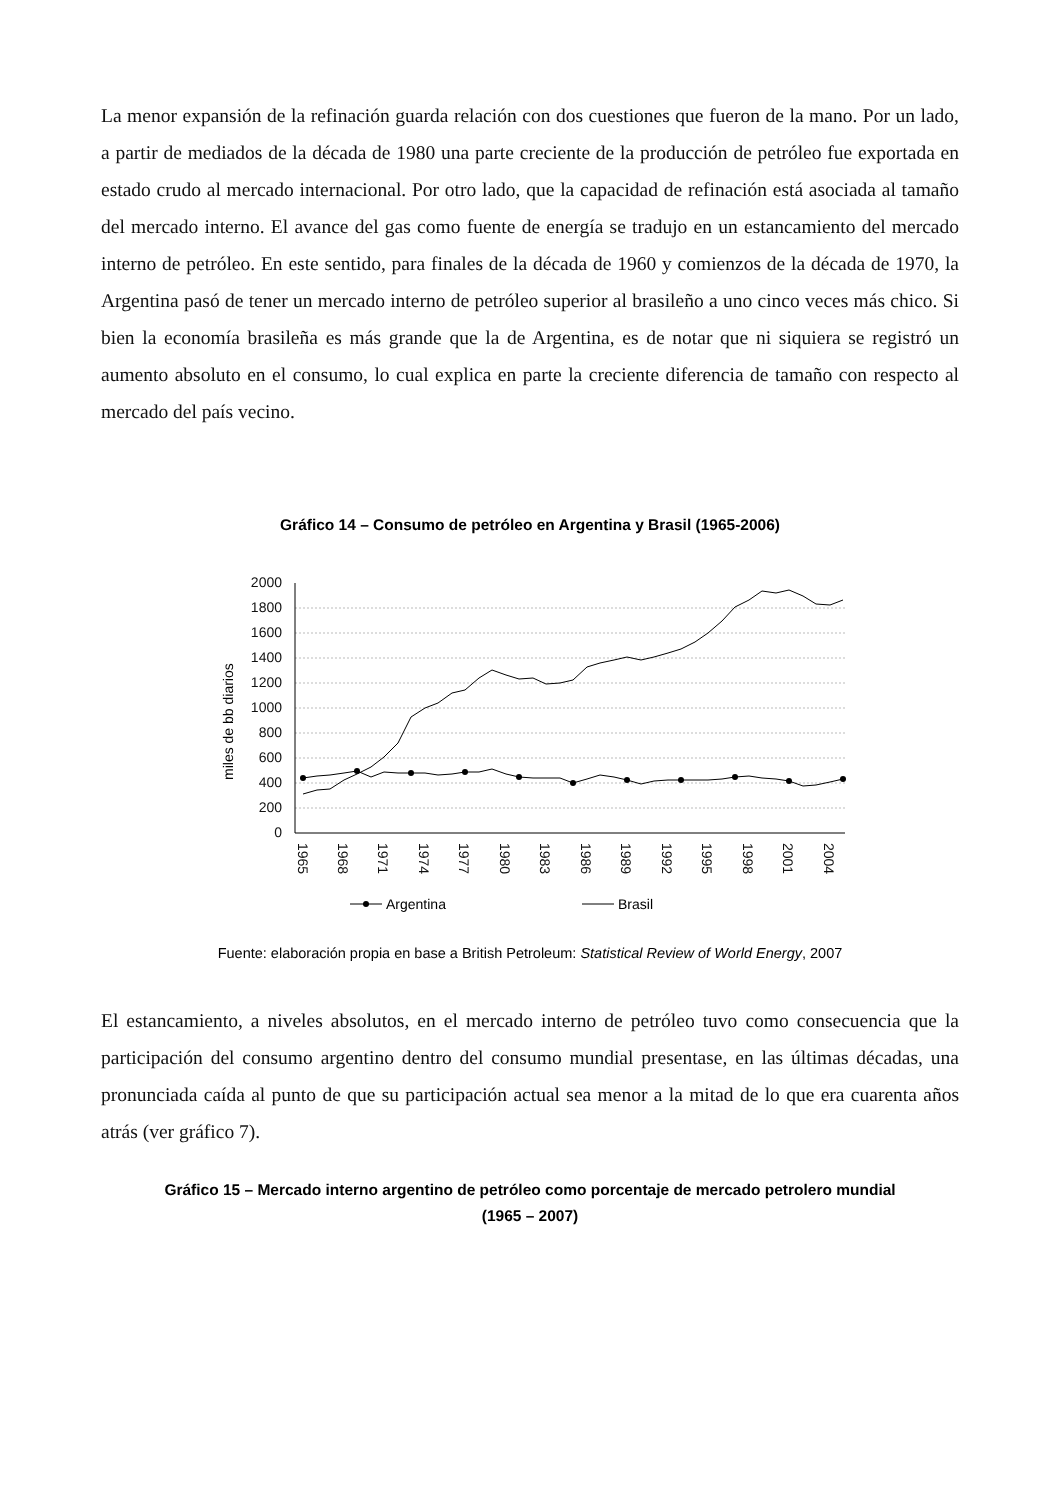La menor expansión de la refinación guarda relación con dos cuestiones que fueron de la mano. Por un lado, a partir de mediados de la década de 1980 una parte creciente de la producción de petróleo fue exportada en estado crudo al mercado internacional. Por otro lado, que la capacidad de refinación está asociada al tamaño del mercado interno. El avance del gas como fuente de energía se tradujo en un estancamiento del mercado interno de petróleo. En este sentido, para finales de la década de 1960 y comienzos de la década de 1970, la Argentina pasó de tener un mercado interno de petróleo superior al brasileño a uno cinco veces más chico. Si bien la economía brasileña es más grande que la de Argentina, es de notar que ni siquiera se registró un aumento absoluto en el consumo, lo cual explica en parte la creciente diferencia de tamaño con respecto al mercado del país vecino.
Gráfico 14 – Consumo de petróleo en Argentina y Brasil (1965-2006)
miles de bb diarios
2000
1800
1600
1400
1200
1000
800
600
400
200
0
1965
1968
1971
1974
1977
1980
1983
1986
1989
1992
1995
1998
2001
2004
Argentina
Brasil
Fuente: elaboración propia en base a British Petroleum: Statistical Review of World Energy, 2007
El estancamiento, a niveles absolutos, en el mercado interno de petróleo tuvo como consecuencia que la participación del consumo argentino dentro del consumo mundial presentase, en las últimas décadas, una pronunciada caída al punto de que su participación actual sea menor a la mitad de lo que era cuarenta años atrás (ver gráfico 7).
Gráfico 15 – Mercado interno argentino de petróleo como porcentaje de mercado petrolero mundial
(1965 – 2007)